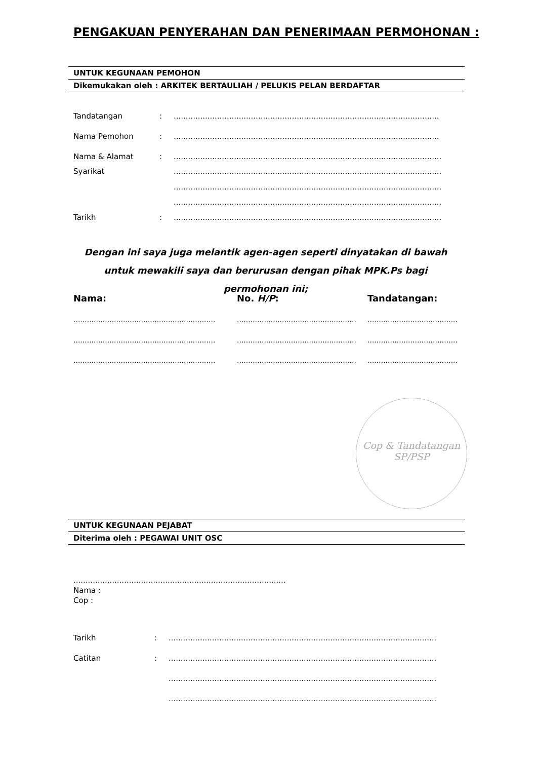PENGAKUAN PENYERAHAN DAN PENERIMAAN PERMOHONAN :
UNTUK KEGUNAAN PEMOHON
Dikemukakan oleh : ARKITEK BERTAULIAH / PELUKIS PELAN BERDAFTAR
Tandatangan:..............................................................................................................
Nama Pemohon:..............................................................................................................
Nama & Alamat:...............................................................................................................
Syarikat ...............................................................................................................
...............................................................................................................
...............................................................................................................
Tarikh:...............................................................................................................
Dengan ini saya juga melantik agen-agen seperti dinyatakan di bawah untuk mewakili saya dan berurusan dengan pihak MPK.Ps bagi permohonan ini;
Nama: No. H/P: Tandatangan: ............................................................................................................................................................. ............................................................................................................................................................. .............................................................................................................................................................
Cop & Tandatangan
SP/PSP
UNTUK KEGUNAAN PEJABAT
Diterima oleh : PEGAWAI UNIT OSC
........................................................................................
Nama :
Cop :
Tarikh:...............................................................................................................
Catitan:...............................................................................................................
...............................................................................................................
...............................................................................................................